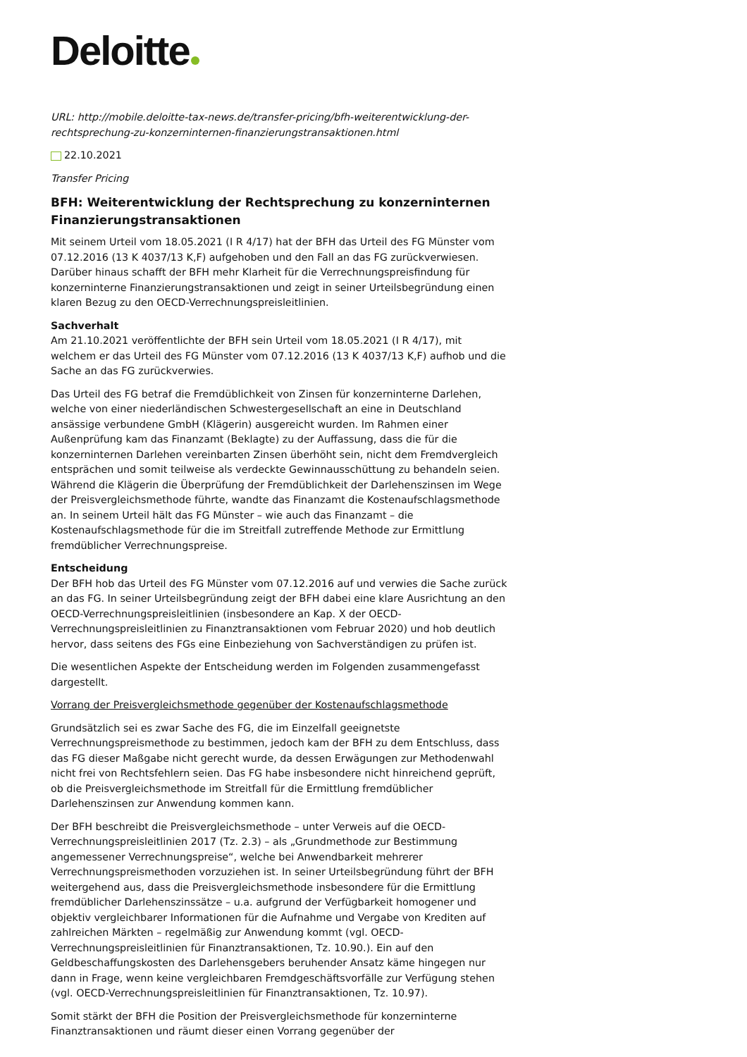Deloitte
URL: http://mobile.deloitte-tax-news.de/transfer-pricing/bfh-weiterentwicklung-der-rechtsprechung-zu-konzerninternen-finanzierungstransaktionen.html
22.10.2021
Transfer Pricing
BFH: Weiterentwicklung der Rechtsprechung zu konzerninternen Finanzierungstransaktionen
Mit seinem Urteil vom 18.05.2021 (I R 4/17) hat der BFH das Urteil des FG Münster vom 07.12.2016 (13 K 4037/13 K,F) aufgehoben und den Fall an das FG zurückverwiesen. Darüber hinaus schafft der BFH mehr Klarheit für die Verrechnungspreisfindung für konzerninterne Finanzierungstransaktionen und zeigt in seiner Urteilsbegründung einen klaren Bezug zu den OECD-Verrechnungspreisleitlinien.
Sachverhalt
Am 21.10.2021 veröffentlichte der BFH sein Urteil vom 18.05.2021 (I R 4/17), mit welchem er das Urteil des FG Münster vom 07.12.2016 (13 K 4037/13 K,F) aufhob und die Sache an das FG zurückverwies.
Das Urteil des FG betraf die Fremdüblichkeit von Zinsen für konzerninterne Darlehen, welche von einer niederländischen Schwestergesellschaft an eine in Deutschland ansässige verbundene GmbH (Klägerin) ausgereicht wurden. Im Rahmen einer Außenprüfung kam das Finanzamt (Beklagte) zu der Auffassung, dass die für die konzerninternen Darlehen vereinbarten Zinsen überhöht sein, nicht dem Fremdvergleich entsprächen und somit teilweise als verdeckte Gewinnausschüttung zu behandeln seien. Während die Klägerin die Überprüfung der Fremdüblichkeit der Darlehenszinsen im Wege der Preisvergleichsmethode führte, wandte das Finanzamt die Kostenaufschlagsmethode an. In seinem Urteil hält das FG Münster – wie auch das Finanzamt – die Kostenaufschlagsmethode für die im Streitfall zutreffende Methode zur Ermittlung fremdüblicher Verrechnungspreise.
Entscheidung
Der BFH hob das Urteil des FG Münster vom 07.12.2016 auf und verwies die Sache zurück an das FG. In seiner Urteilsbegründung zeigt der BFH dabei eine klare Ausrichtung an den OECD-Verrechnungspreisleitlinien (insbesondere an Kap. X der OECD-Verrechnungspreisleitlinien zu Finanztransaktionen vom Februar 2020) und hob deutlich hervor, dass seitens des FGs eine Einbeziehung von Sachverständigen zu prüfen ist.
Die wesentlichen Aspekte der Entscheidung werden im Folgenden zusammengefasst dargestellt.
Vorrang der Preisvergleichsmethode gegenüber der Kostenaufschlagsmethode
Grundsätzlich sei es zwar Sache des FG, die im Einzelfall geeignetste Verrechnungspreismethode zu bestimmen, jedoch kam der BFH zu dem Entschluss, dass das FG dieser Maßgabe nicht gerecht wurde, da dessen Erwägungen zur Methodenwahl nicht frei von Rechtsfehlern seien. Das FG habe insbesondere nicht hinreichend geprüft, ob die Preisvergleichsmethode im Streitfall für die Ermittlung fremdüblicher Darlehenszinsen zur Anwendung kommen kann.
Der BFH beschreibt die Preisvergleichsmethode – unter Verweis auf die OECD-Verrechnungspreisleitlinien 2017 (Tz. 2.3) – als „Grundmethode zur Bestimmung angemessener Verrechnungspreise“, welche bei Anwendbarkeit mehrerer Verrechnungspreismethoden vorzuziehen ist. In seiner Urteilsbegründung führt der BFH weitergehend aus, dass die Preisvergleichsmethode insbesondere für die Ermittlung fremdüblicher Darlehenszinssätze – u.a. aufgrund der Verfügbarkeit homogener und objektiv vergleichbarer Informationen für die Aufnahme und Vergabe von Krediten auf zahlreichen Märkten – regelmäßig zur Anwendung kommt (vgl. OECD-Verrechnungspreisleitlinien für Finanztransaktionen, Tz. 10.90.). Ein auf den Geldbeschaffungskosten des Darlehensgebers beruhender Ansatz käme hingegen nur dann in Frage, wenn keine vergleichbaren Fremdgeschäftsvorfälle zur Verfügung stehen (vgl. OECD-Verrechnungspreisleitlinien für Finanztransaktionen, Tz. 10.97).
Somit stärkt der BFH die Position der Preisvergleichsmethode für konzerninterne Finanztransaktionen und räumt dieser einen Vorrang gegenüber der